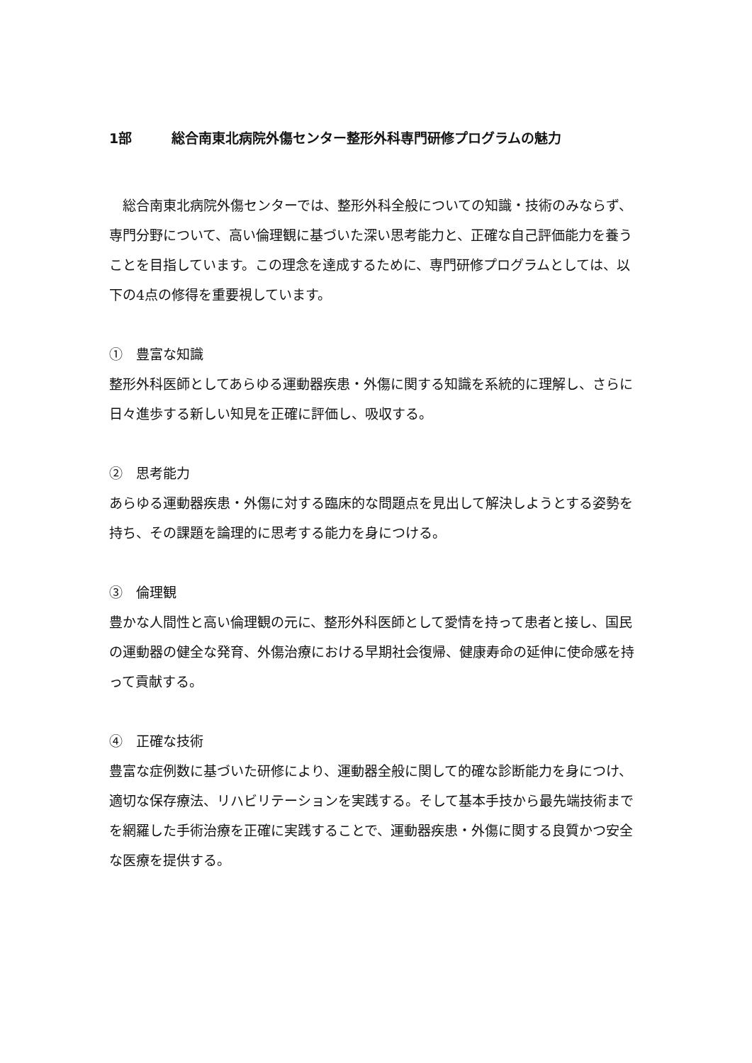1部 総合南東北病院外傷センター整形外科専門研修プログラムの魅力
　総合南東北病院外傷センターでは、整形外科全般についての知識・技術のみならず、専門分野について、高い倫理観に基づいた深い思考能力と、正確な自己評価能力を養うことを目指しています。この理念を達成するために、専門研修プログラムとしては、以下の4点の修得を重要視しています。
①　豊富な知識
整形外科医師としてあらゆる運動器疾患・外傷に関する知識を系統的に理解し、さらに日々進歩する新しい知見を正確に評価し、吸収する。
②　思考能力
あらゆる運動器疾患・外傷に対する臨床的な問題点を見出して解決しようとする姿勢を持ち、その課題を論理的に思考する能力を身につける。
③　倫理観
豊かな人間性と高い倫理観の元に、整形外科医師として愛情を持って患者と接し、国民の運動器の健全な発育、外傷治療における早期社会復帰、健康寿命の延伸に使命感を持って貢献する。
④　正確な技術
豊富な症例数に基づいた研修により、運動器全般に関して的確な診断能力を身につけ、適切な保存療法、リハビリテーションを実践する。そして基本手技から最先端技術までを網羅した手術治療を正確に実践することで、運動器疾患・外傷に関する良質かつ安全な医療を提供する。